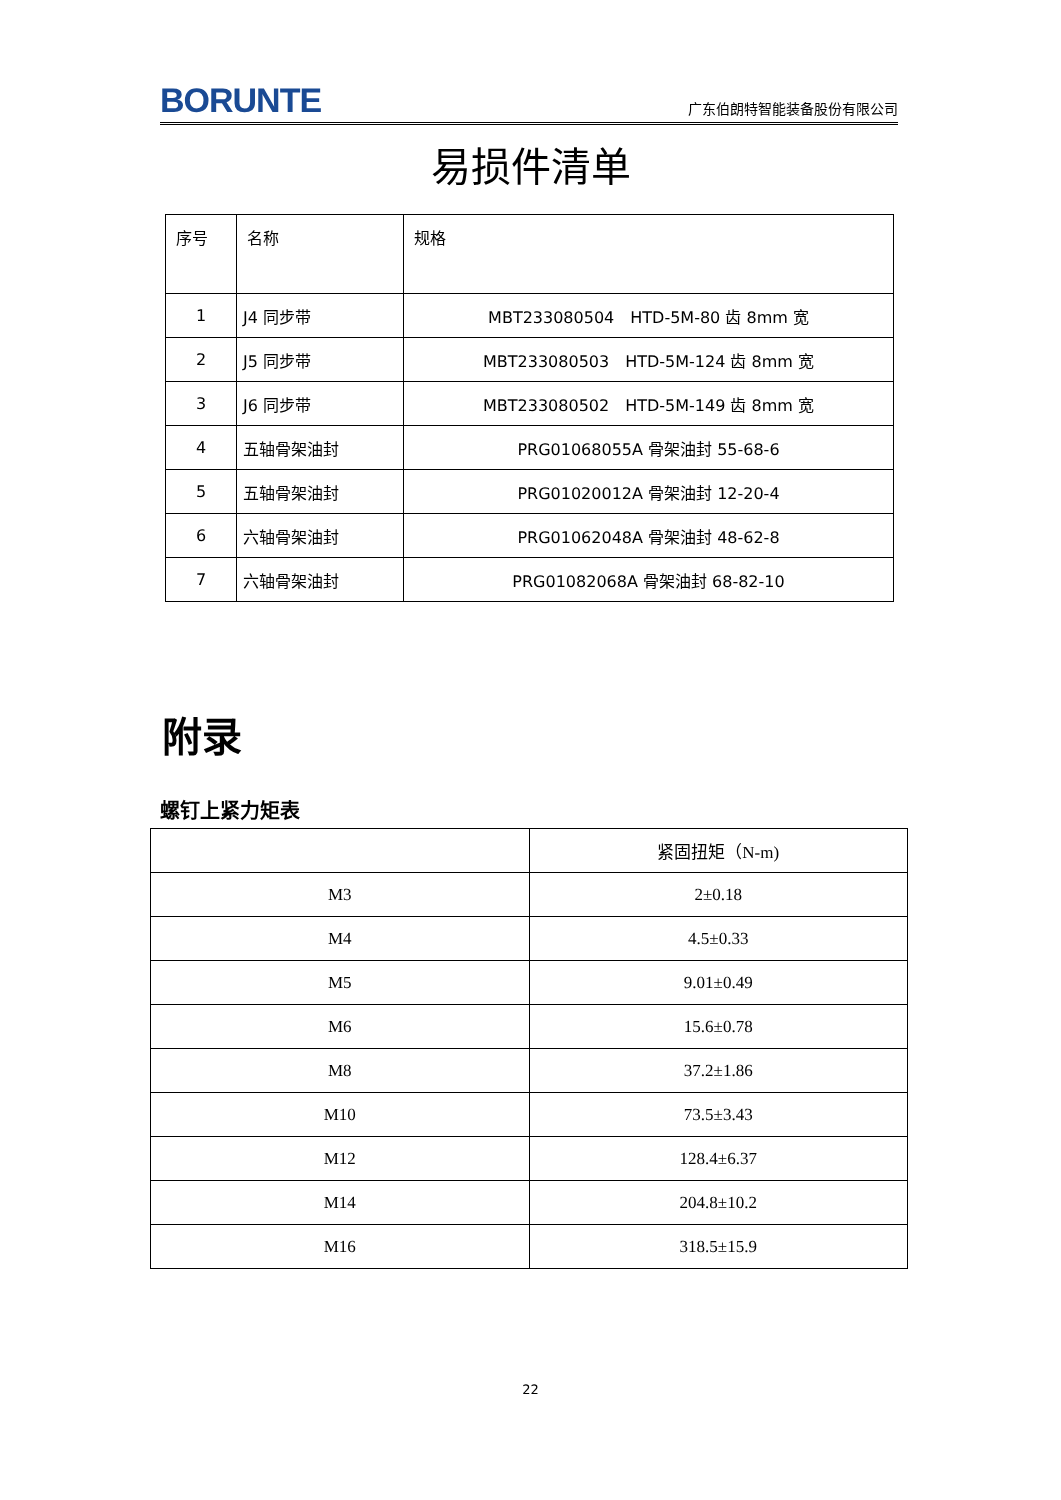BORUNTE 广东伯朗特智能装备股份有限公司
易损件清单
| 序号 | 名称 | 规格 |
| 1 | J4 同步带 | MBT233080504 HTD-5M-80 齿 8mm 宽 |
| 2 | J5 同步带 | MBT233080503 HTD-5M-124 齿 8mm 宽 |
| 3 | J6 同步带 | MBT233080502 HTD-5M-149 齿 8mm 宽 |
| 4 | 五轴骨架油封 | PRG01068055A 骨架油封 55-68-6 |
| 5 | 五轴骨架油封 | PRG01020012A 骨架油封 12-20-4 |
| 6 | 六轴骨架油封 | PRG01062048A 骨架油封 48-62-8 |
| 7 | 六轴骨架油封 | PRG01082068A 骨架油封 68-82-10 |
附录
螺钉上紧力矩表
| | 紧固扭矩（N-m) |
| M3 | 2±0.18 |
| M4 | 4.5±0.33 |
| M5 | 9.01±0.49 |
| M6 | 15.6±0.78 |
| M8 | 37.2±1.86 |
| M10 | 73.5±3.43 |
| M12 | 128.4±6.37 |
| M14 | 204.8±10.2 |
| M16 | 318.5±15.9 |
22